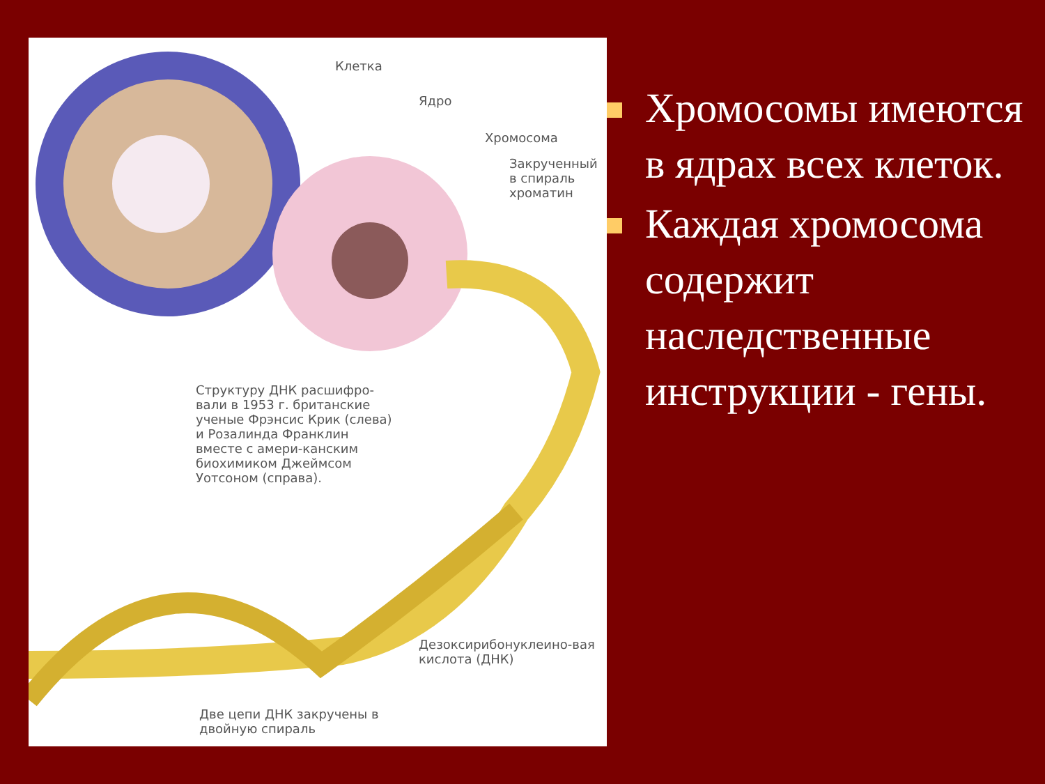Клетка
Ядро
Хромосома
Закрученный в спираль хроматин
Структуру ДНК расшифро-вали в 1953 г. британские ученые Фрэнсис Крик (слева) и Розалинда Франклин вместе с амери-канским биохимиком Джеймсом Уотсоном (справа).
Дезоксирибонуклеино-вая кислота (ДНК)
Две цепи ДНК закручены в двойную спираль
Хромосомы имеются в ядрах всех клеток.
Каждая хромосома содержит наследственные инструкции - гены.